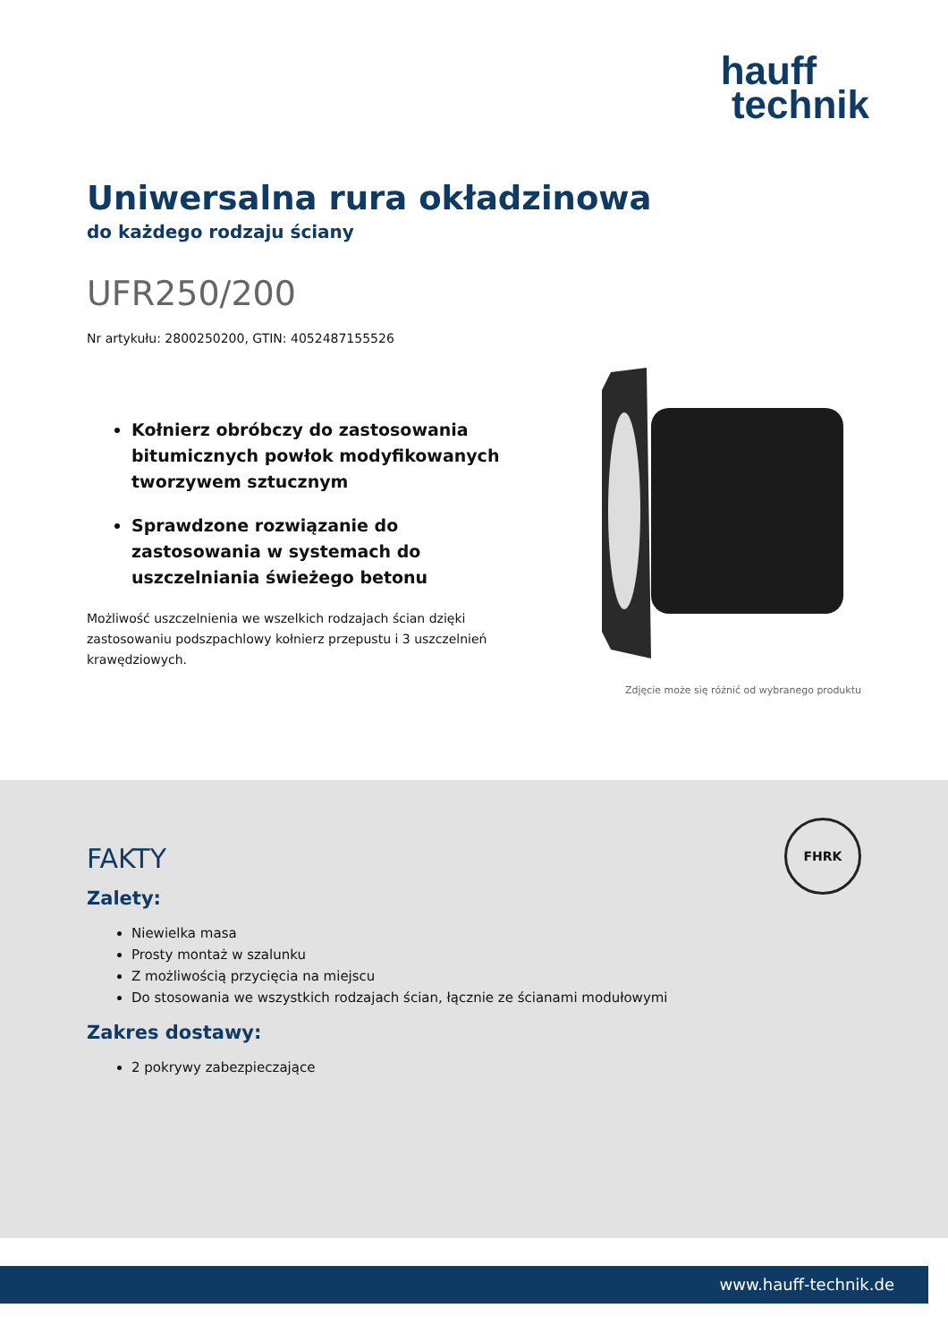hauff
technik
Uniwersalna rura okładzinowa
do każdego rodzaju ściany
UFR250/200
Nr artykułu: 2800250200, GTIN: 4052487155526
Kołnierz obróbczy do zastosowania bitumicznych powłok modyfikowanych tworzywem sztucznym
Sprawdzone rozwiązanie do zastosowania w systemach do uszczelniania świeżego betonu
Możliwość uszczelnienia we wszelkich rodzajach ścian dzięki zastosowaniu podszpachlowy kołnierz przepustu i 3 uszczelnień krawędziowych.
Zdjęcie może się różnić od wybranego produktu
FHRK
FAKTY
Zalety:
Niewielka masa
Prosty montaż w szalunku
Z możliwością przycięcia na miejscu
Do stosowania we wszystkich rodzajach ścian, łącznie ze ścianami modułowymi
Zakres dostawy:
2 pokrywy zabezpieczające
www.hauff-technik.de